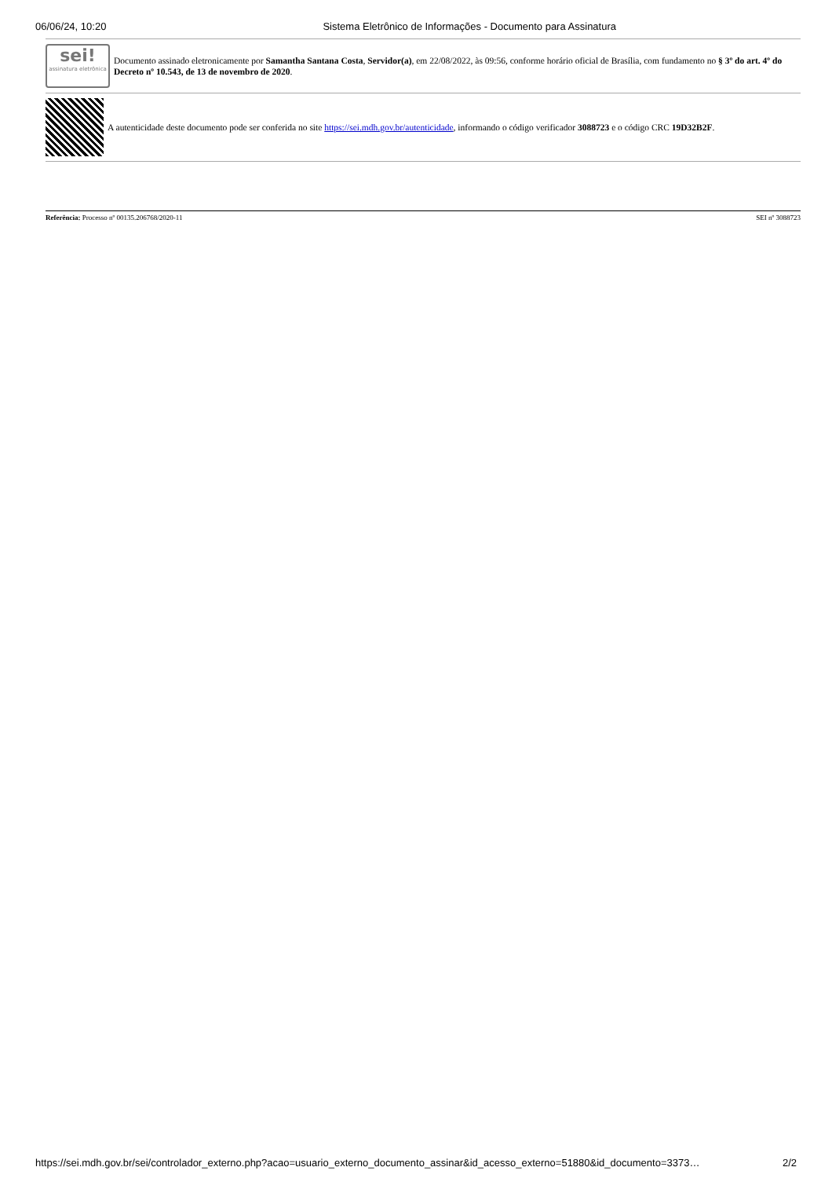06/06/24, 10:20 Sistema Eletrônico de Informações - Documento para Assinatura
sei!
assinatura eletrônica
Documento assinado eletronicamente por Samantha Santana Costa, Servidor(a), em 22/08/2022, às 09:56, conforme horário oficial de Brasília, com fundamento no § 3º do art. 4º do Decreto nº 10.543, de 13 de novembro de 2020.
A autenticidade deste documento pode ser conferida no site https://sei.mdh.gov.br/autenticidade, informando o código verificador 3088723 e o código CRC 19D32B2F.
Referência: Processo nº 00135.206768/2020-11 SEI nº 3088723
https://sei.mdh.gov.br/sei/controlador_externo.php?acao=usuario_externo_documento_assinar&id_acesso_externo=51880&id_documento=3373… 2/2